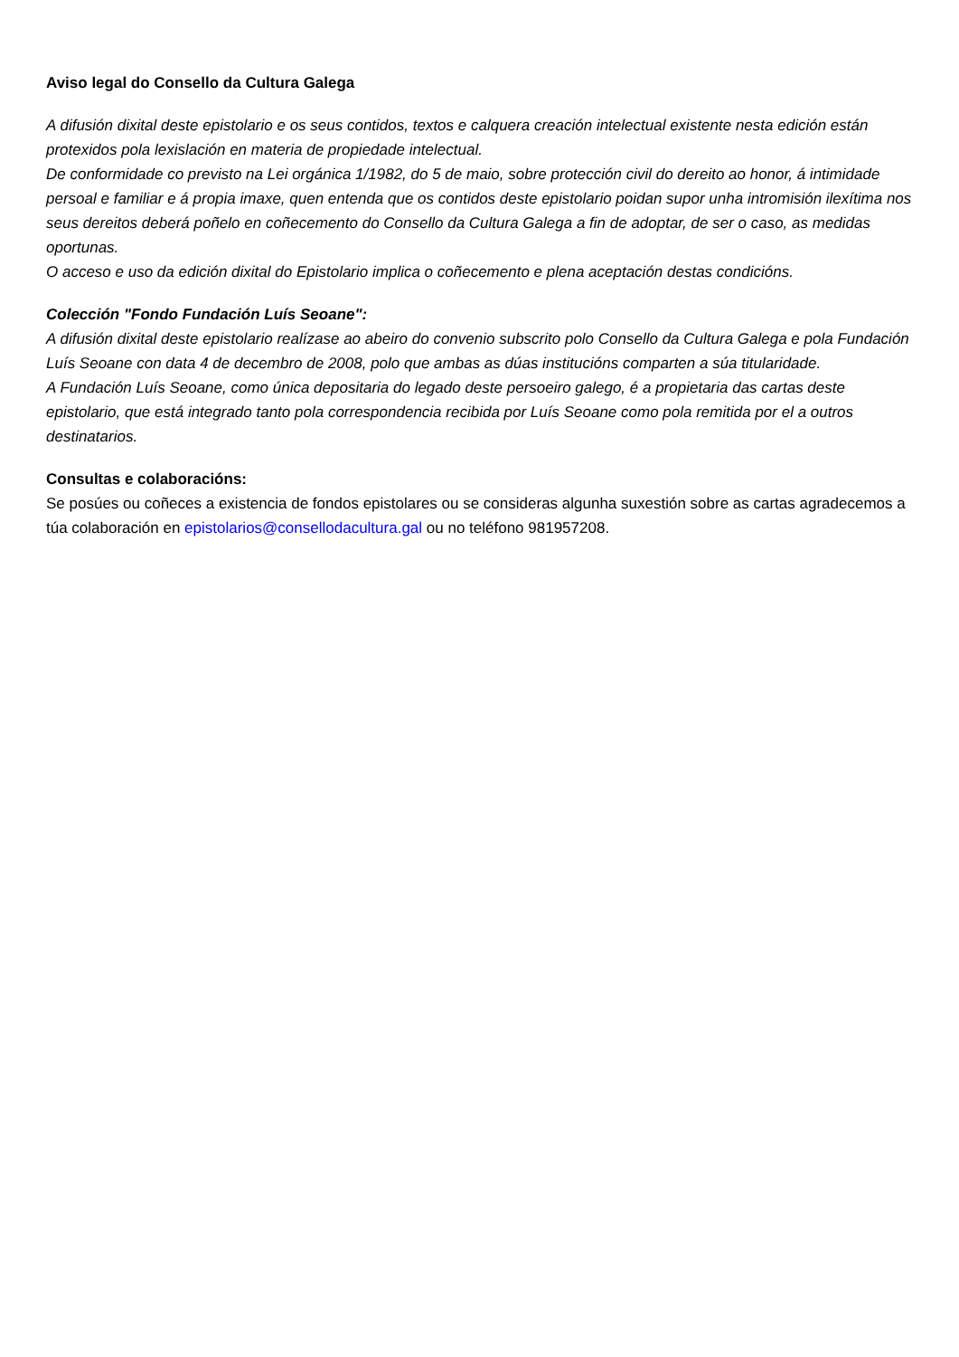Aviso legal do Consello da Cultura Galega
A difusión dixital deste epistolario e os seus contidos, textos e calquera creación intelectual existente nesta edición están protexidos pola lexislación en materia de propiedade intelectual.
De conformidade co previsto na Lei orgánica 1/1982, do 5 de maio, sobre protección civil do dereito ao honor, á intimidade persoal e familiar e á propia imaxe, quen entenda que os contidos deste epistolario poidan supor unha intromisión ilexítima nos seus dereitos deberá poñelo en coñecemento do Consello da Cultura Galega a fin de adoptar, de ser o caso, as medidas oportunas.
O acceso e uso da edición dixital do Epistolario implica o coñecemento e plena aceptación destas condicións.
Colección "Fondo Fundación Luís Seoane":
A difusión dixital deste epistolario realízase ao abeiro do convenio subscrito polo Consello da Cultura Galega e pola Fundación Luís Seoane con data 4 de decembro de 2008, polo que ambas as dúas institucións comparten a súa titularidade.
A Fundación Luís Seoane, como única depositaria do legado deste persoeiro galego, é a propietaria das cartas deste epistolario, que está integrado tanto pola correspondencia recibida por Luís Seoane como pola remitida por el a outros destinatarios.
Consultas e colaboracións:
Se posúes ou coñeces a existencia de fondos epistolares ou se consideras algunha suxestión sobre as cartas agradecemos a túa colaboración en epistolarios@consellodacultura.gal ou no teléfono 981957208.